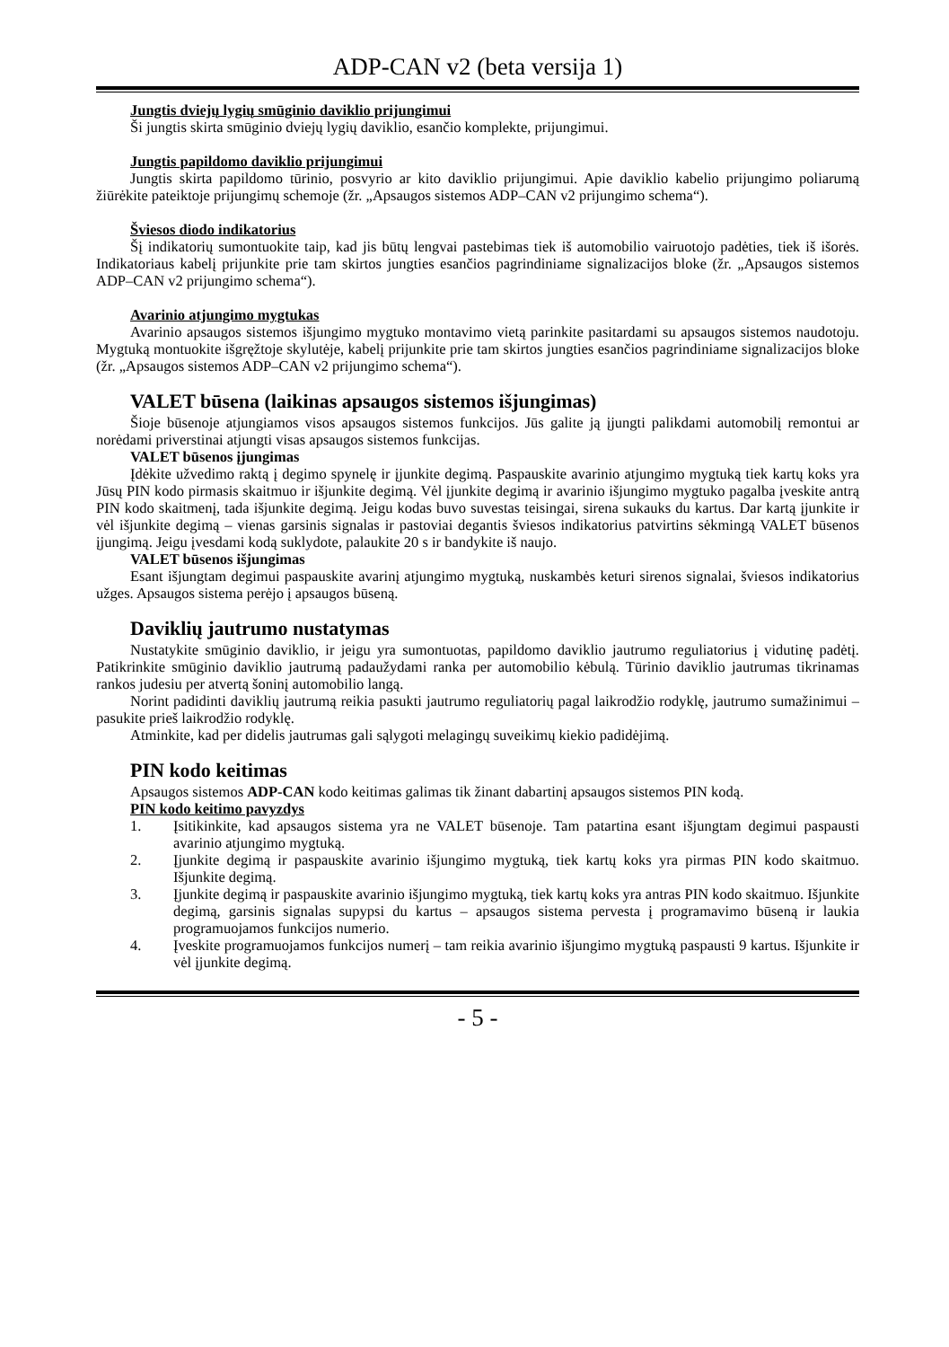ADP-CAN v2 (beta versija 1)
Jungtis dviejų lygių smūginio daviklio prijungimui
Ši jungtis skirta smūginio dviejų lygių daviklio, esančio komplekte, prijungimui.
Jungtis papildomo daviklio prijungimui
Jungtis skirta papildomo tūrinio, posvyrio ar kito daviklio prijungimui. Apie daviklio kabelio prijungimo poliarumą žiūrėkite pateiktoje prijungimų schemoje (žr. „Apsaugos sistemos ADP–CAN v2 prijungimo schema“).
Šviesos diodo indikatorius
Šį indikatorių sumontuokite taip, kad jis būtų lengvai pastebimas tiek iš automobilio vairuotojo padėties, tiek iš išorės. Indikatoriaus kabelį prijunkite prie tam skirtos jungties esančios pagrindiniame signalizacijos bloke (žr. „Apsaugos sistemos ADP–CAN v2 prijungimo schema“).
Avarinio atjungimo mygtukas
Avarinio apsaugos sistemos išjungimo mygtuko montavimo vietą parinkite pasitardami su apsaugos sistemos naudotoju. Mygtuką montuokite išgręžtoje skylutėje, kabelį prijunkite prie tam skirtos jungties esančios pagrindiniame signalizacijos bloke (žr. „Apsaugos sistemos ADP–CAN v2 prijungimo schema“).
VALET būsena (laikinas apsaugos sistemos išjungimas)
Šioje būsenoje atjungiamos visos apsaugos sistemos funkcijos. Jūs galite ją įjungti palikdami automobilį remontui ar norėdami priverstinai atjungti visas apsaugos sistemos funkcijas.
VALET būsenos įjungimas
Įdėkite užvedimo raktą į degimo spynelę ir įjunkite degimą. Paspauskite avarinio atjungimo mygtuką tiek kartų koks yra Jūsų PIN kodo pirmasis skaitmuo ir išjunkite degimą. Vėl įjunkite degimą ir avarinio išjungimo mygtuko pagalba įveskite antrą PIN kodo skaitmenį, tada išjunkite degimą. Jeigu kodas buvo suvestas teisingai, sirena sukauks du kartus. Dar kartą įjunkite ir vėl išjunkite degimą – vienas garsinis signalas ir pastoviai degantis šviesos indikatorius patvirtins sėkmingą VALET būsenos įjungimą. Jeigu įvesdami kodą suklydote, palaukite 20 s ir bandykite iš naujo.
VALET būsenos išjungimas
Esant išjungtam degimui paspauskite avarinį atjungimo mygtuką, nuskambės keturi sirenos signalai, šviesos indikatorius užges. Apsaugos sistema perėjo į apsaugos būseną.
Daviklių jautrumo nustatymas
Nustatykite smūginio daviklio, ir jeigu yra sumontuotas, papildomo daviklio jautrumo reguliatorius į vidutinę padėtį. Patikrinkite smūginio daviklio jautrumą padaužydami ranka per automobilio kėbulą. Tūrinio daviklio jautrumas tikrinamas rankos judesiu per atvertą šoninį automobilio langą.
Norint padidinti daviklių jautrumą reikia pasukti jautrumo reguliatorių pagal laikrodžio rodyklę, jautrumo sumažinimui – pasukite prieš laikrodžio rodyklę.
Atminkite, kad per didelis jautrumas gali sąlygoti melagingų suveikimų kiekio padidėjimą.
PIN kodo keitimas
Apsaugos sistemos ADP-CAN kodo keitimas galimas tik žinant dabartinį apsaugos sistemos PIN kodą.
PIN kodo keitimo pavyzdys
1. Įsitikinkite, kad apsaugos sistema yra ne VALET būsenoje. Tam patartina esant išjungtam degimui paspausti avarinio atjungimo mygtuką.
2. Įjunkite degimą ir paspauskite avarinio išjungimo mygtuką, tiek kartų koks yra pirmas PIN kodo skaitmuo. Išjunkite degimą.
3. Įjunkite degimą ir paspauskite avarinio išjungimo mygtuką, tiek kartų koks yra antras PIN kodo skaitmuo. Išjunkite degimą, garsinis signalas supypsi du kartus – apsaugos sistema pervesta į programavimo būseną ir laukia programuojamos funkcijos numerio.
4. Įveskite programuojamos funkcijos numerį – tam reikia avarinio išjungimo mygtuką paspausti 9 kartus. Išjunkite ir vėl įjunkite degimą.
- 5 -